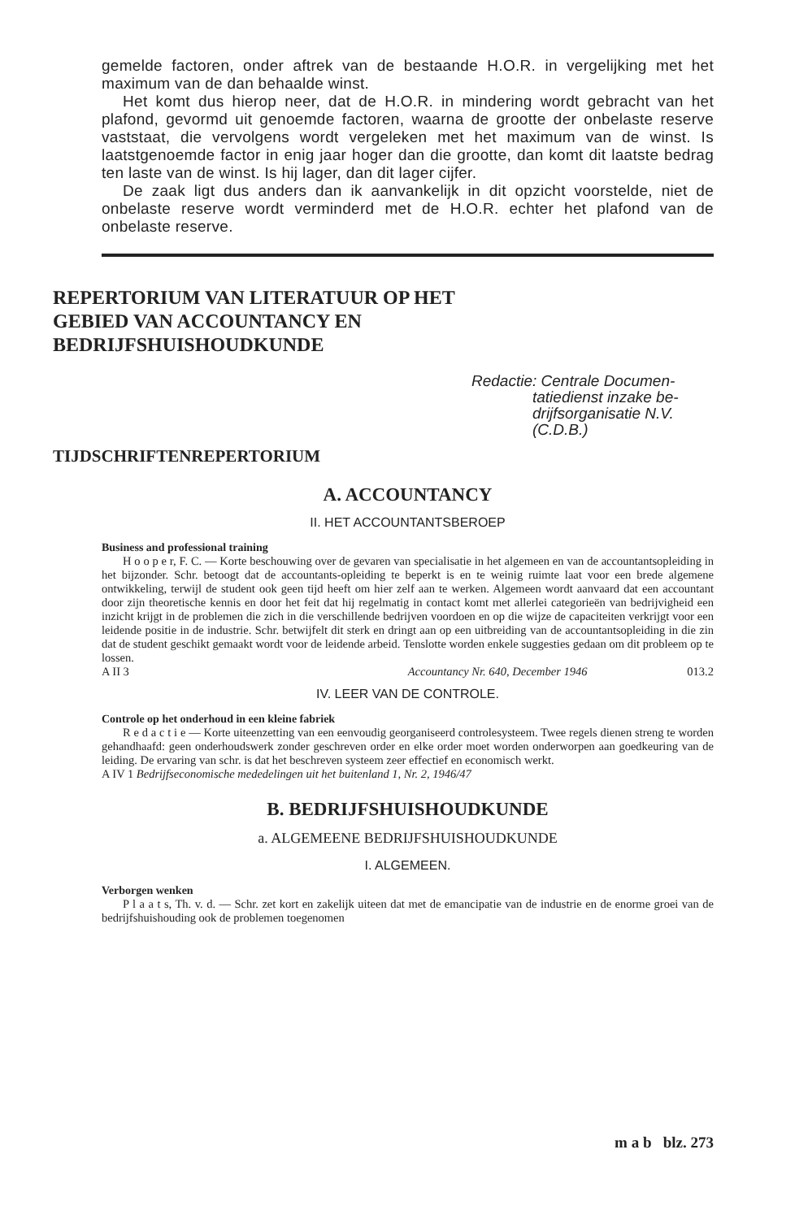gemelde factoren, onder aftrek van de bestaande H.O.R. in vergelijking met het maximum van de dan behaalde winst.
Het komt dus hierop neer, dat de H.O.R. in mindering wordt gebracht van het plafond, gevormd uit genoemde factoren, waarna de grootte der onbelaste reserve vaststaat, die vervolgens wordt vergeleken met het maximum van de winst. Is laatstgenoemde factor in enig jaar hoger dan die grootte, dan komt dit laatste bedrag ten laste van de winst. Is hij lager, dan dit lager cijfer.
De zaak ligt dus anders dan ik aanvankelijk in dit opzicht voorstelde, niet de onbelaste reserve wordt verminderd met de H.O.R. echter het plafond van de onbelaste reserve.
REPERTORIUM VAN LITERATUUR OP HET GEBIED VAN ACCOUNTANCY EN BEDRIJFSHUISHOUDKUNDE
Redactie: Centrale Documen-
tatiedienst inzake be-
drijfsorganisatie N.V.
(C.D.B.)
TIJDSCHRIFTENREPERTORIUM
A. ACCOUNTANCY
II. HET ACCOUNTANTSBEROEP
Business and professional training
H o o p e r, F. C. — Korte beschouwing over de gevaren van specialisatie in het algemeen en van de accountantsopleiding in het bijzonder. Schr. betoogt dat de accountants-opleiding te beperkt is en te weinig ruimte laat voor een brede algemene ontwikkeling, terwijl de student ook geen tijd heeft om hier zelf aan te werken. Algemeen wordt aanvaard dat een accountant door zijn theoretische kennis en door het feit dat hij regelmatig in contact komt met allerlei categorieën van bedrijvigheid een inzicht krijgt in de problemen die zich in die verschillende bedrijven voordoen en op die wijze de capaciteiten verkrijgt voor een leidende positie in de industrie. Schr. betwijfelt dit sterk en dringt aan op een uitbreiding van de accountantsopleiding in die zin dat de student geschikt gemaakt wordt voor de leidende arbeid. Tenslotte worden enkele suggesties gedaan om dit probleem op te lossen.
A II 3 Accountancy Nr. 640, December 1946 013.2
IV. LEER VAN DE CONTROLE.
Controle op het onderhoud in een kleine fabriek
R e d a c t i e — Korte uiteenzetting van een eenvoudig georganiseerd controlesysteem. Twee regels dienen streng te worden gehandhaafd: geen onderhoudswerk zonder geschreven order en elke order moet worden onderworpen aan goedkeuring van de leiding. De ervaring van schr. is dat het beschreven systeem zeer effectief en economisch werkt.
A IV 1 Bedrijfseconomische mededelingen uit het buitenland 1, Nr. 2, 1946/47
B. BEDRIJFSHUISHOUDKUNDE
a. ALGEMEENE BEDRIJFSHUISHOUDKUNDE
I. ALGEMEEN.
Verborgen wenken
P l a a t s, Th. v. d. — Schr. zet kort en zakelijk uiteen dat met de emancipatie van de industrie en de enorme groei van de bedrijfshuishouding ook de problemen toegenomen
m a b blz. 273